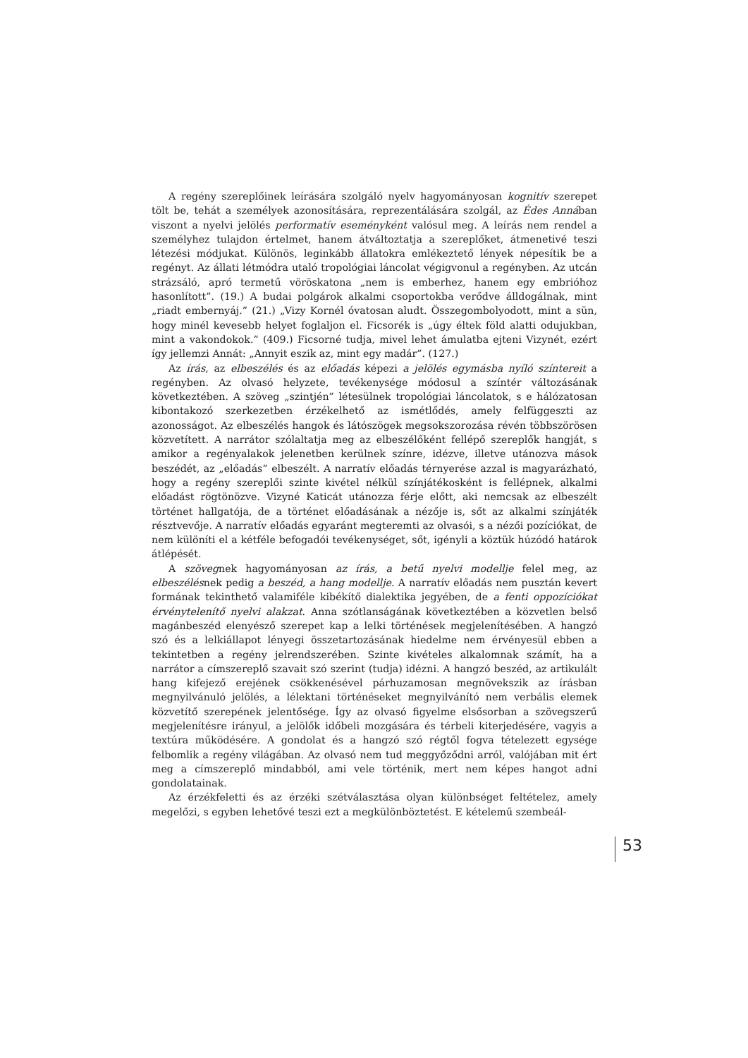A regény szereplőinek leírására szolgáló nyelv hagyományosan kognitív szerepet tölt be, tehát a személyek azonosítására, reprezentálására szolgál, az Édes Annában viszont a nyelvi jelölés performatív eseményként valósul meg. A leírás nem rendel a személyhez tulajdon értelmet, hanem átváltoztatja a szereplőket, átmenetivé teszi létezési módjukat. Különös, leginkább állatokra emlékeztető lények népesítik be a regényt. Az állati létmódra utaló tropológiai láncolat végigvonul a regényben. Az utcán strázsáló, apró termetű vöröskatona „nem is emberhez, hanem egy embrióhoz hasonlított”. (19.) A budai polgárok alkalmi csoportokba verődve álldogálnak, mint „riadt embernyáj.” (21.) „Vizy Kornél óvatosan aludt. Összegombolyodott, mint a sün, hogy minél kevesebb helyet foglaljon el. Ficsorék is „úgy éltek föld alatti odujukban, mint a vakondokok.” (409.) Ficsorné tudja, mivel lehet ámulatba ejteni Vizynét, ezért így jellemzi Annát: „Annyit eszik az, mint egy madár”. (127.)
Az írás, az elbeszélés és az előadás képezi a jelölés egymásba nyíló színtereit a regényben. Az olvasó helyzete, tevékenysége módosul a színtér változásának következtében. A szöveg „szintjén” létesülnek tropológiai láncolatok, s e hálózatosan kibontakozó szerkezetben érzékelhető az ismétlődés, amely felfüggeszti az azonosságot. Az elbeszélés hangok és látószögek megsokszorozása révén többszörösen közvetített. A narrátor szólaltatja meg az elbeszélőként fellépő szereplők hangját, s amikor a regényalakok jelenetben kerülnek színre, idézve, illetve utánozva mások beszédét, az „előadás” elbeszélt. A narratív előadás térnyerése azzal is magyarázható, hogy a regény szereplői szinte kivétel nélkül színjátékosként is fellépnek, alkalmi előadást rögtönözve. Vizyné Katicát utánozza férje előtt, aki nemcsak az elbeszélt történet hallgatója, de a történet előadásának a nézője is, sőt az alkalmi színjáték résztvevője. A narratív előadás egyaránt megteremti az olvasói, s a nézői pozíciókat, de nem különíti el a kétféle befogadói tevékenységet, sőt, igényli a köztük húzódó határok átlépését.
A szövegnek hagyományosan az írás, a betű nyelvi modellje felel meg, az elbeszélésnek pedig a beszéd, a hang modellje. A narratív előadás nem pusztán kevert formának tekinthető valamiféle kibékítő dialektika jegyében, de a fenti oppozíciókat érvénytelenítő nyelvi alakzat. Anna szótlanságának következtében a közvetlen belső magánbeszéd elenyésző szerepet kap a lelki történések megjelenítésében. A hangzó szó és a lelkiállapot lényegi összetartozásának hiedelme nem érvényesül ebben a tekintetben a regény jelrendszerében. Szinte kivételes alkalomnak számít, ha a narrátor a címszereplő szavait szó szerint (tudja) idézni. A hangzó beszéd, az artikulált hang kifejező erejének csökkenésével párhuzamosan megnövekszik az írásban megnyilvánuló jelölés, a lélektani történéseket megnyilvánító nem verbális elemek közvetítő szerepének jelentősége. Így az olvasó figyelme elsősorban a szövegszerű megjelenítésre irányul, a jelölők időbeli mozgására és térbeli kiterjedésére, vagyis a textúra működésére. A gondolat és a hangzó szó régtől fogva tételezett egysége felbomlik a regény világában. Az olvasó nem tud meggyőződni arról, valójában mit ért meg a címszereplő mindabból, ami vele történik, mert nem képes hangot adni gondolatainak.
Az érzékfeletti és az érzéki szétválasztása olyan különbséget feltételez, amely megelőzi, s egyben lehetővé teszi ezt a megkülönböztetést. E kételemű szembeál-
53